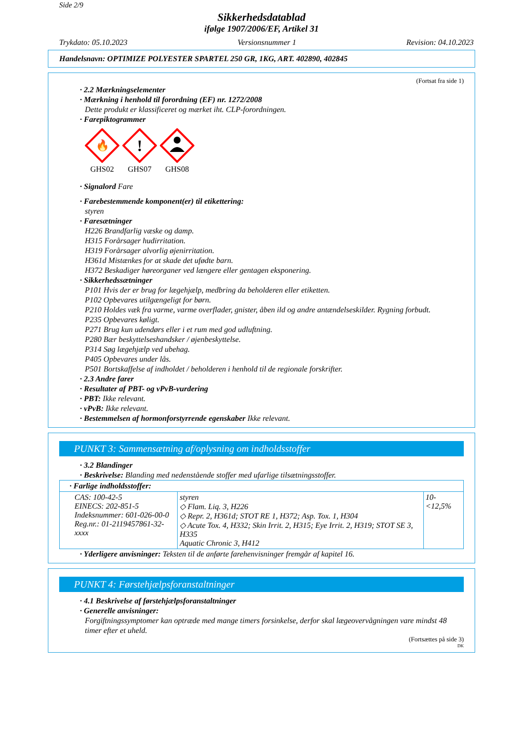Side 2/9
Sikkerhedsdatablad
ifølge 1907/2006/EF, Artikel 31
Trykdato: 05.10.2023 Versionsnummer 1 Revision: 04.10.2023
Handelsnavn: OPTIMIZE POLYESTER SPARTEL 250 GR, 1KG, ART. 402890, 402845
(Fortsat fra side 1)
· 2.2 Mærkningselementer
· Mærkning i henhold til forordning (EF) nr. 1272/2008
Dette produkt er klassificeret og mærket iht. CLP-forordningen.
· Farepiktogrammer
🔥
GHS02
!
GHS07
GHS08
· Signalord Fare
· Farebestemmende komponent(er) til etikettering:
styren
· Faresætninger
H226 Brandfarlig væske og damp.
H315 Forårsager hudirritation.
H319 Forårsager alvorlig øjenirritation.
H361d Mistænkes for at skade det ufødte barn.
H372 Beskadiger høreorganer ved længere eller gentagen eksponering.
· Sikkerhedssætninger
P101 Hvis der er brug for lægehjælp, medbring da beholderen eller etiketten.
P102 Opbevares utilgængeligt for børn.
P210 Holdes væk fra varme, varme overflader, gnister, åben ild og andre antændelseskilder. Rygning forbudt.
P235 Opbevares køligt.
P271 Brug kun udendørs eller i et rum med god udluftning.
P280 Bær beskyttelseshandsker / øjenbeskyttelse.
P314 Søg lægehjælp ved ubehag.
P405 Opbevares under lås.
P501 Bortskaffelse af indholdet / beholderen i henhold til de regionale forskrifter.
· 2.3 Andre farer
· Resultater af PBT- og vPvB-vurdering
· PBT: Ikke relevant.
· vPvB: Ikke relevant.
· Bestemmelsen af hormonforstyrrende egenskaber Ikke relevant.
PUNKT 3: Sammensætning af/oplysning om indholdsstoffer
· 3.2 Blandinger
· Beskrivelse: Blanding med nedenstående stoffer med ufarlige tilsætningsstoffer.
| · Farlige indholdsstoffer: | | |
| CAS: 100-42-5 EINECS: 202-851-5 Indeksnummer: 601-026-00-0 Reg.nr.: 01-2119457861-32-xxxx | styren ◇ Flam. Liq. 3, H226 ◇ Repr. 2, H361d; STOT RE 1, H372; Asp. Tox. 1, H304 ◇ Acute Tox. 4, H332; Skin Irrit. 2, H315; Eye Irrit. 2, H319; STOT SE 3, H335 Aquatic Chronic 3, H412 | 10-<12,5% |
· Yderligere anvisninger: Teksten til de anførte farehenvisninger fremgår af kapitel 16.
PUNKT 4: Førstehjælpsforanstaltninger
· 4.1 Beskrivelse af førstehjælpsforanstaltninger
· Generelle anvisninger:
Forgiftningssymptomer kan optræde med mange timers forsinkelse, derfor skal lægeovervågningen vare mindst 48 timer efter et uheld.
(Fortsættes på side 3)
DK